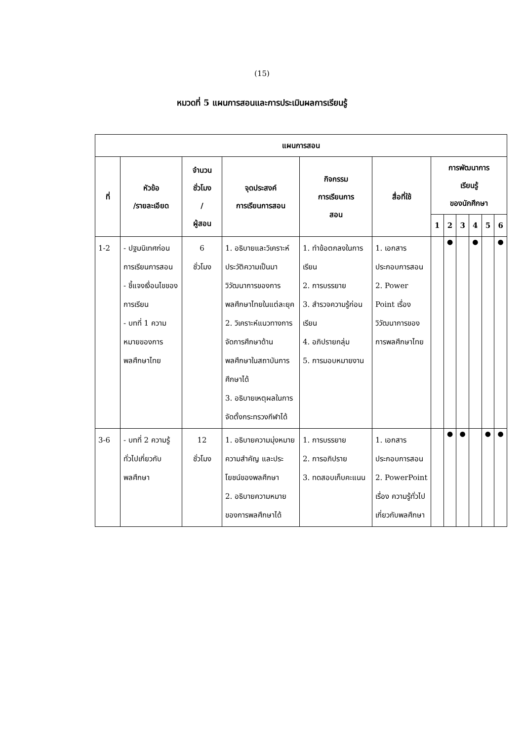(15)
หมวดที่ 5 แผนการสอนและการประเมินผลการเรียนรู้
| แผนการสอน | | | | | | | | | | | |
| --- | --- | --- | --- | --- | --- | --- | --- | --- | --- | --- | --- |
| ที่ | หัวข้อ /รายละเอียด | จำนวน ชั่วโมง / ผู้สอน | จุดประสงค์ การเรียนการสอน | กิจกรรม การเรียนการ สอน | สื่อที่ใช้ | การพัฒนาการ เรียนรู้ ของนักศึกษา | | | | | |
| | | | | | | 1 | 2 | 3 | 4 | 5 | 6 |
| 1-2 | - ปฐมนิเทศก่อนการเรียนการสอน - ชี้แจงเงื่อนไขของการเรียน - บทที่ 1 ความหมายของการพลศึกษาไทย | 6 ชั่วโมง | 1. อธิบายและวิเคราะห์ประวัติความเป็นมา วิวัฒนาการของการพลศึกษาไทยในแต่ละยุค 2. วิเคราะห์แนวทางการจัดการศึกษาด้านพลศึกษาในสถาบันการศึกษาได้ 3. อธิบายเหตุผลในการจัดตั้งกระทรวงกีฬาได้ | 1. ทำข้อตกลงในการเรียน 2. การบรรยาย 3. สำรวจความรู้ก่อนเรียน 4. อภิปรายกลุ่ม 5. การมอบหมายงาน | 1. เอกสารประกอบการสอน 2. Power Point เรื่อง วิวัฒนาการของการพลศึกษาไทย | | ● | | ● | | ● |
| 3-6 | - บทที่ 2 ความรู้ทั่วไปเกี่ยวกับ พลศึกษา | 12 ชั่วโมง | 1. อธิบายความมุ่งหมาย ความสำคัญ และประ โยชน์ของพลศึกษา 2. อธิบายความหมายของการพลศึกษาได้ | 1. การบรรยาย 2. การอภิปราย 3. ทดสอบเก็บคะแนน | 1. เอกสารประกอบการสอน 2. PowerPoint เรื่อง ความรู้ทั่วไปเกี่ยวกับพลศึกษา | | ● | ● | | ● | ● |